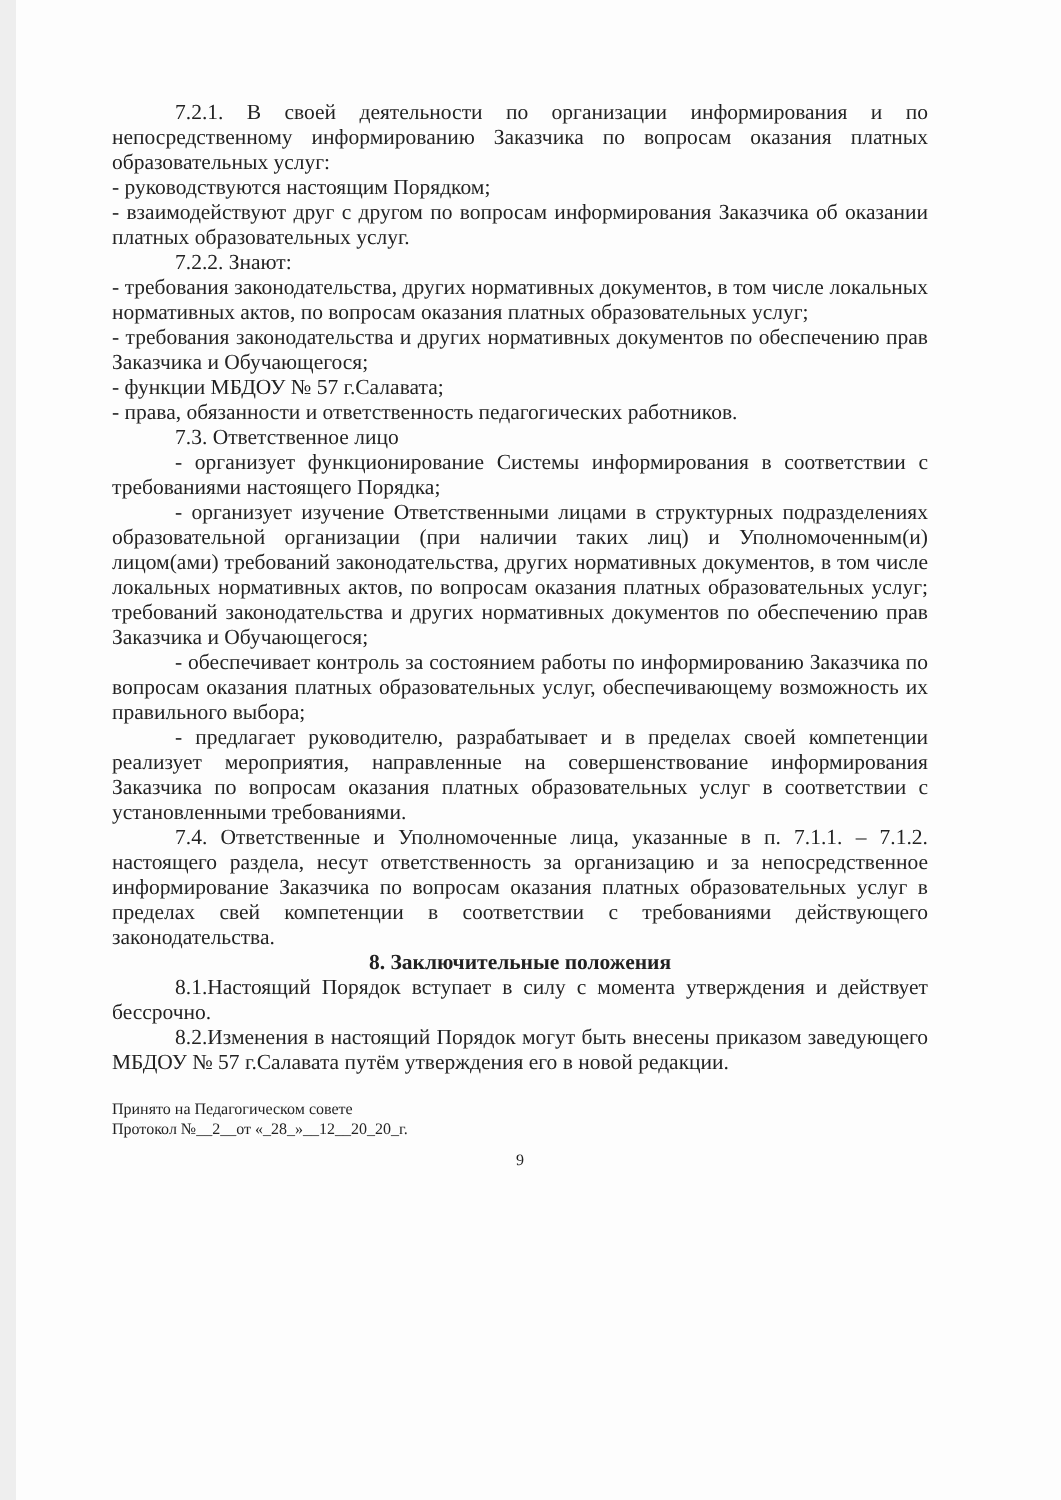7.2.1. В своей деятельности по организации информирования и по непосредственному информированию Заказчика по вопросам оказания платных образовательных услуг:
- руководствуются настоящим Порядком;
- взаимодействуют друг с другом по вопросам информирования Заказчика об оказании платных образовательных услуг.
7.2.2. Знают:
- требования законодательства, других нормативных документов, в том числе локальных нормативных актов, по вопросам оказания платных образовательных услуг;
- требования законодательства и других нормативных документов по обеспечению прав Заказчика и Обучающегося;
- функции МБДОУ № 57 г.Салавата;
- права, обязанности и ответственность педагогических работников.
7.3. Ответственное лицо
- организует функционирование Системы информирования в соответствии с требованиями настоящего Порядка;
- организует изучение Ответственными лицами в структурных подразделениях образовательной организации (при наличии таких лиц) и Уполномоченным(и) лицом(ами) требований законодательства, других нормативных документов, в том числе локальных нормативных актов, по вопросам оказания платных образовательных услуг; требований законодательства и других нормативных документов по обеспечению прав Заказчика и Обучающегося;
- обеспечивает контроль за состоянием работы по информированию Заказчика по вопросам оказания платных образовательных услуг, обеспечивающему возможность их правильного выбора;
- предлагает руководителю, разрабатывает и в пределах своей компетенции реализует мероприятия, направленные на совершенствование информирования Заказчика по вопросам оказания платных образовательных услуг в соответствии с установленными требованиями.
7.4. Ответственные и Уполномоченные лица, указанные в п. 7.1.1. – 7.1.2. настоящего раздела, несут ответственность за организацию и за непосредственное информирование Заказчика по вопросам оказания платных образовательных услуг в пределах свей компетенции в соответствии с требованиями действующего законодательства.
8. Заключительные положения
8.1.Настоящий Порядок вступает в силу с момента утверждения и действует бессрочно.
8.2.Изменения в настоящий Порядок могут быть внесены приказом заведующего МБДОУ № 57 г.Салавата путём утверждения его в новой редакции.
Принято на Педагогическом совете
Протокол №__2__от «_28_»__12__20_20_г.
9